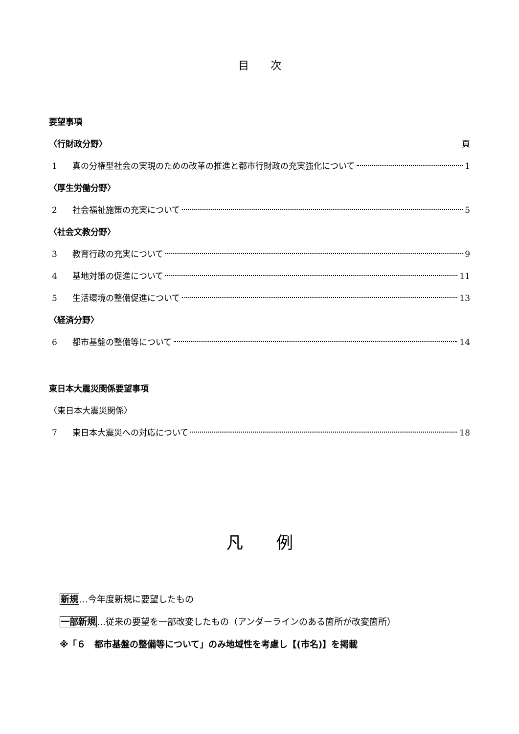目　　次
要望事項
〈行財政分野〉 頁
1 真の分権型社会の実現のための改革の推進と都市行財政の充実強化について 1
〈厚生労働分野〉
2 社会福祉施策の充実について 5
〈社会文教分野〉
3 教育行政の充実について 9
4 基地対策の促進について 11
5 生活環境の整備促進について 13
〈経済分野〉
6 都市基盤の整備等について 14
東日本大震災関係要望事項
〈東日本大震災関係〉
7 東日本大震災への対応について 18
凡　　例
新規…今年度新規に要望したもの
一部新規…従来の要望を一部改変したもの（アンダーラインのある箇所が改変箇所）
※「６　都市基盤の整備等について」のみ地域性を考慮し【(市名)】を掲載